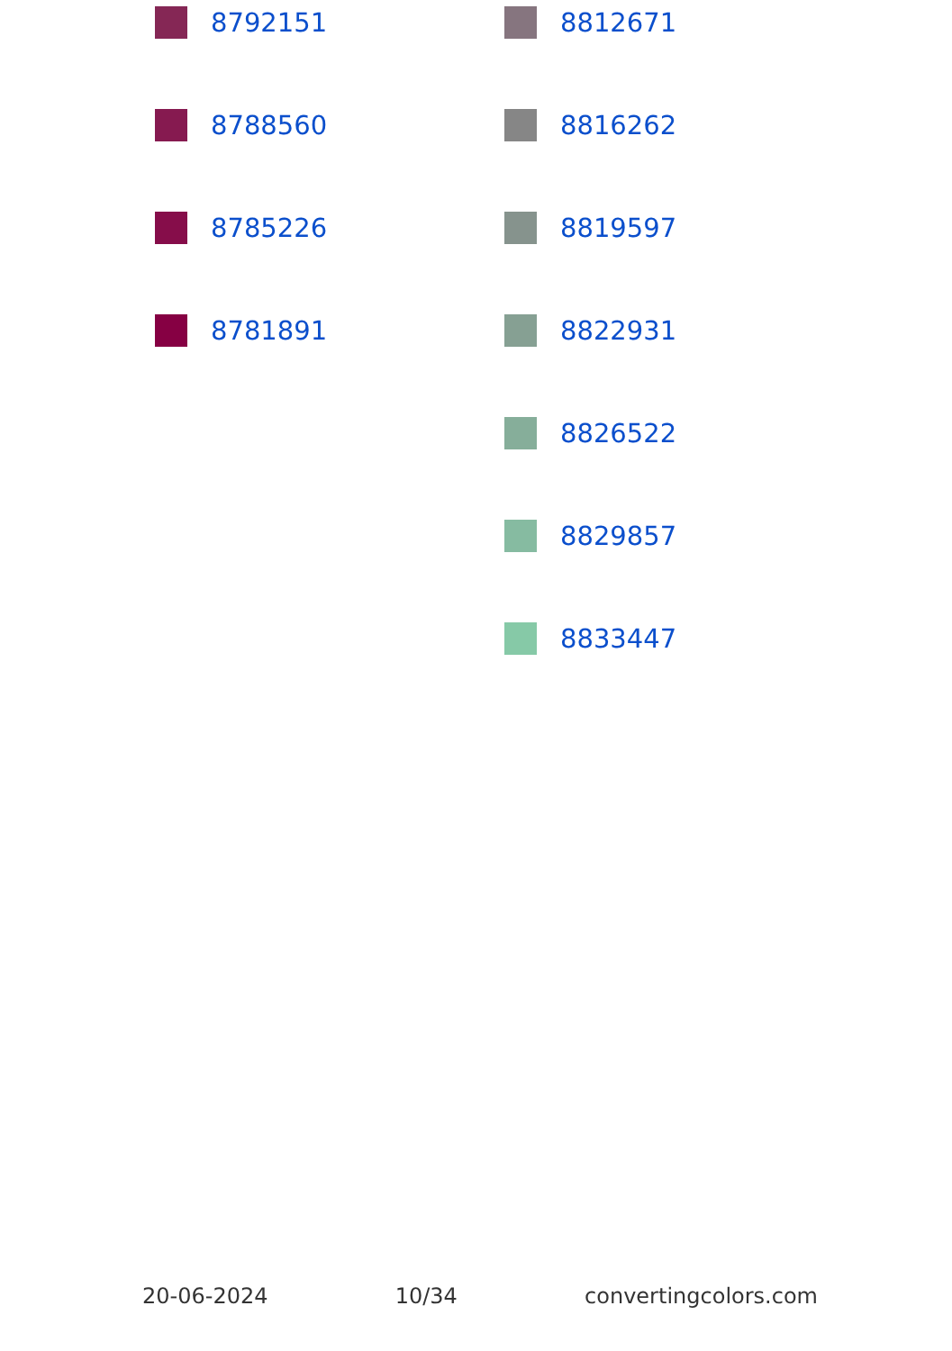8792151
8788560
8785226
8781891
8812671
8816262
8819597
8822931
8826522
8829857
8833447
20-06-2024 10/34 convertingcolors.com